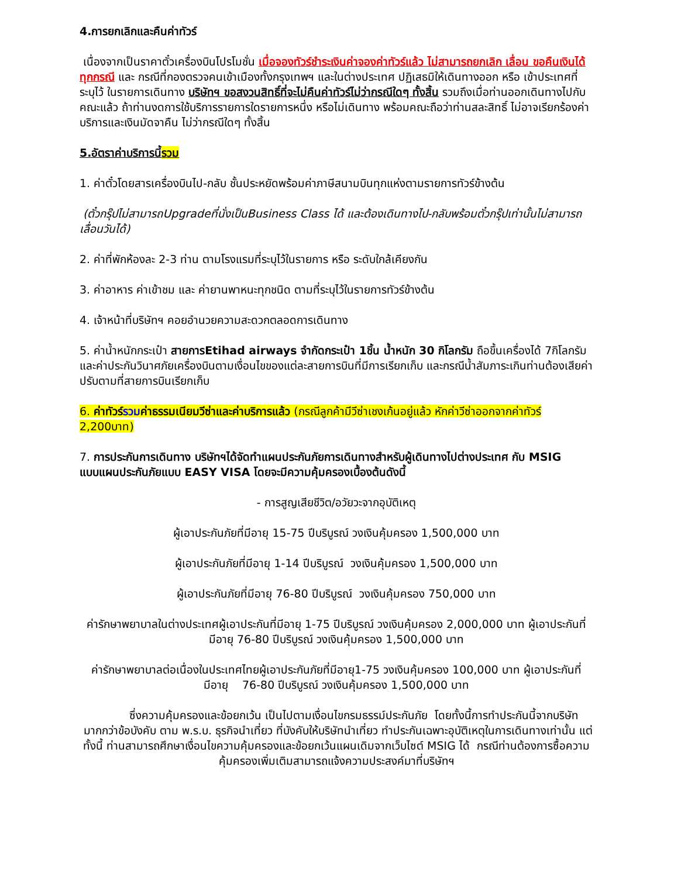4.การยกเลิกและคืนค่าทัวร์
เนื่องจากเป็นราคาตั๋วเครื่องบินโปรโมชั่น เมื่อจองทัวร์ชำระเงินค่าจองค่าทัวร์แล้ว ไม่สามารถยกเลิก เลื่อน ขอคืนเงินได้ทุกกรณี และ กรณีที่กองตรวจคนเข้าเมืองทั้งกรุงเทพฯ และในต่างประเทศ ปฏิเสธมิให้เดินทางออก หรือ เข้าประเทศที่ระบุไว้ ในรายการเดินทาง บริษัทฯ ขอสงวนสิทธิ์ที่จะไม่คืนค่าทัวร์ไม่ว่ากรณีใดๆ ทั้งสิ้น รวมถึงเมื่อท่านออกเดินทางไปกับคณะแล้ว ถ้าท่านงดการใช้บริการรายการใดรายการหนึ่ง หรือไม่เดินทาง พร้อมคณะถือว่าท่านสละสิทธิ์ ไม่อาจเรียกร้องค่าบริการและเงินมัดจาคืน ไม่ว่ากรณีใดๆ ทั้งสิ้น
5.อัตราค่าบริการนี้รวม
1. ค่าตั๋วโดยสารเครื่องบินไป-กลับ ชั้นประหยัดพร้อมค่าภาษีสนามบินทุกแห่งตามรายการทัวร์ข้างต้น
(ตั๋วกรุ๊ปไม่สามารถUpgradeที่นั่งเป็นBusiness Class ได้ และต้องเดินทางไป-กลับพร้อมตั๋วกรุ๊ปเท่านั้นไม่สามารถเลื่อนวันได้)
2. ค่าที่พักห้องละ 2-3 ท่าน ตามโรงแรมที่ระบุไว้ในรายการ หรือ ระดับใกล้เคียงกัน
3. ค่าอาหาร ค่าเข้าชม และ ค่ายานพาหนะทุกชนิด ตามที่ระบุไว้ในรายการทัวร์ข้างต้น
4. เจ้าหน้าที่บริษัทฯ คอยอำนวยความสะดวกตลอดการเดินทาง
5. ค่าน้ำหนักกระเป๋า สายการEtihad airways จำกัดกระเป๋า 1ชิ้น น้ำหนัก 30 กิโลกรัม ถือขึ้นเครื่องได้ 7กิโลกรัม และค่าประกันวินาศภัยเครื่องบินตามเงื่อนไขของแต่ละสายการบินที่มีการเรียกเก็บ และกรณีน้ำสัมภาระเกินท่านต้องเสียค่าปรับตามที่สายการบินเรียกเก็บ
6. ค่าทัวร์รวมค่าธรรมเนียมวีซ่าและค่าบริการแล้ว (กรณีลูกค้ามีวีซ่าเชงเก้นอยู่แล้ว หักค่าวีซ่าออกจากค่าทัวร์ 2,200บาท)
7. การประกันการเดินทาง บริษัทฯได้จัดทำแผนประกันภัยการเดินทางสำหรับผู้เดินทางไปต่างประเทศ กับ MSIG แบบแผนประกันภัยแบบ EASY VISA โดยจะมีความคุ้มครองเบื้องต้นดังนี้
- การสูญเสียชีวิต/อวัยวะจากอุบัติเหตุ
ผู้เอาประกันภัยที่มีอายุ 15-75 ปีบริบูรณ์ วงเงินคุ้มครอง 1,500,000 บาท
ผู้เอาประกันภัยที่มีอายุ 1-14 ปีบริบูรณ์ วงเงินคุ้มครอง 1,500,000 บาท
ผู้เอาประกันภัยที่มีอายุ 76-80 ปีบริบูรณ์ วงเงินคุ้มครอง 750,000 บาท
ค่ารักษาพยาบาลในต่างประเทศผู้เอาประกันที่มีอายุ 1-75 ปีบริบูรณ์ วงเงินคุ้มครอง 2,000,000 บาท ผู้เอาประกันที่มีอายุ 76-80 ปีบริบูรณ์ วงเงินคุ้มครอง 1,500,000 บาท
ค่ารักษาพยาบาลต่อเนื่องในประเทศไทยผู้เอาประกันภัยที่มีอายุ1-75 วงเงินคุ้มครอง 100,000 บาท ผู้เอาประกันที่มีอายุ 76-80 ปีบริบูรณ์ วงเงินคุ้มครอง 1,500,000 บาท
ซึ่งความคุ้มครองและข้อยกเว้น เป็นไปตามเงื่อนไขกรมธรรม์ประกันภัย โดยทั้งนี้การทำประกันนี้จากบริษัท มากกว่าข้อบังคับ ตาม พ.ร.บ. ธุรกิจนำเที่ยว ที่บังคับให้บริษัทนำเที่ยว ทำประกันเฉพาะอุบัติเหตุในการเดินทางเท่านั้น แต่ทั้งนี้ ท่านสามารถศึกษาเงื่อนไขความคุ้มครองและข้อยกเว้นแผนเดิมจากเว็บไซต์ MSIG ได้ กรณีท่านต้องการซื้อความคุ้มครองเพิ่มเติมสามารถแจ้งความประสงค์มาที่บริษัทฯ